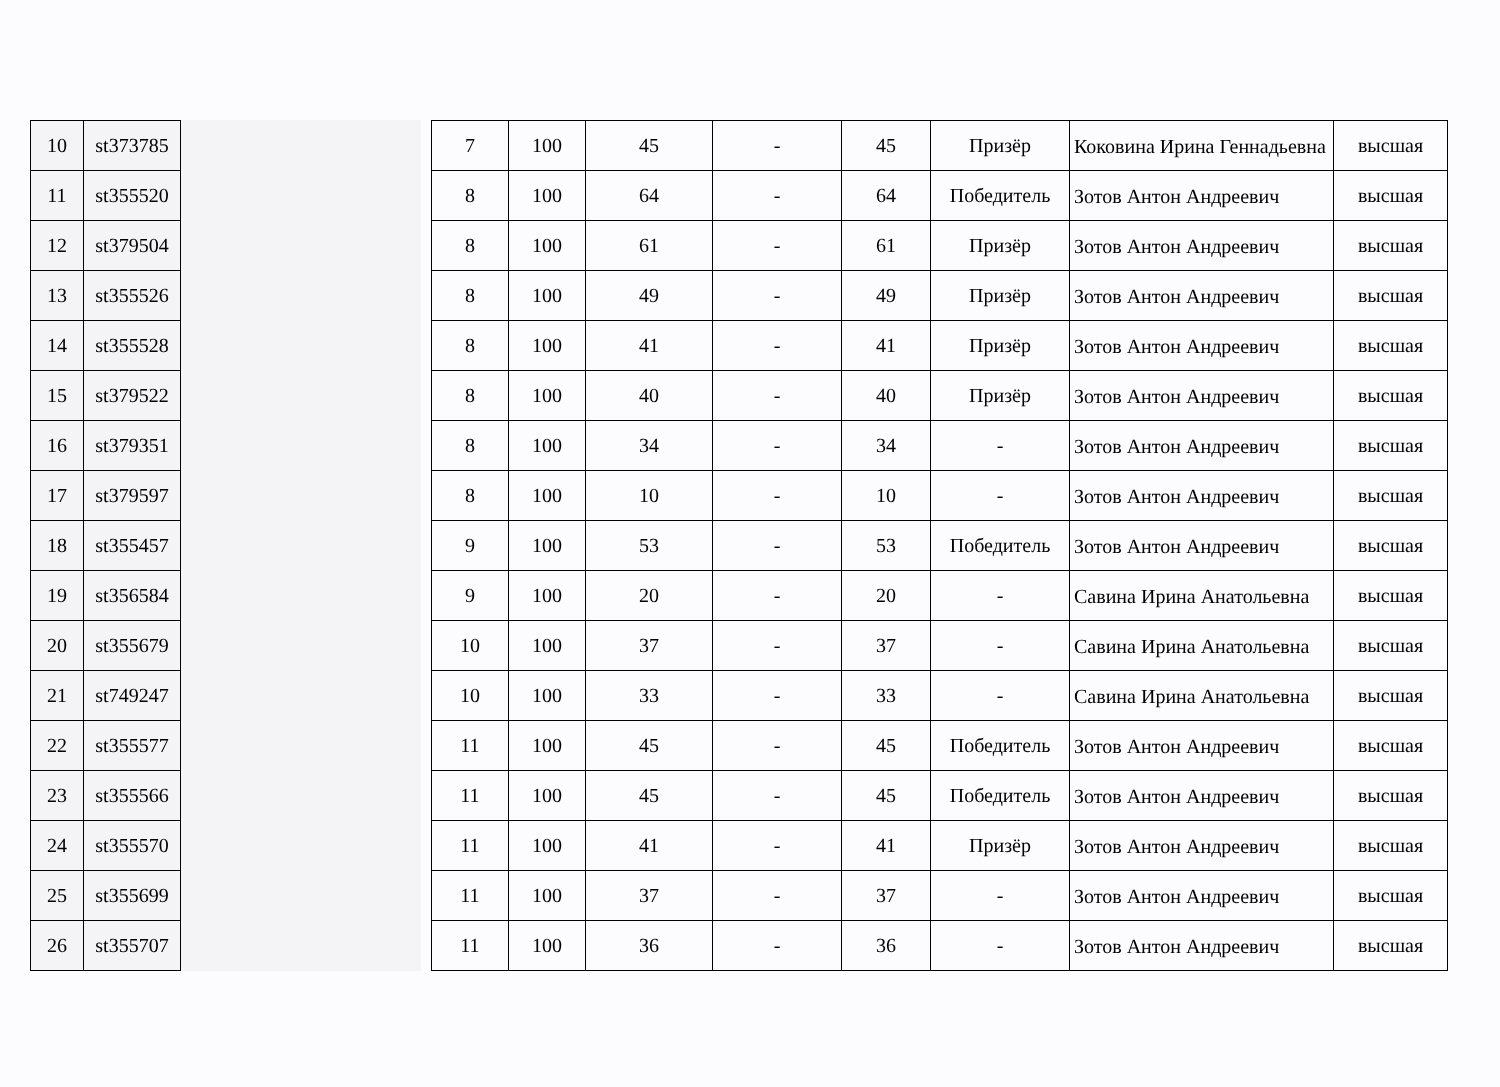| 10 | st373785 |
| 11 | st355520 |
| 12 | st379504 |
| 13 | st355526 |
| 14 | st355528 |
| 15 | st379522 |
| 16 | st379351 |
| 17 | st379597 |
| 18 | st355457 |
| 19 | st356584 |
| 20 | st355679 |
| 21 | st749247 |
| 22 | st355577 |
| 23 | st355566 |
| 24 | st355570 |
| 25 | st355699 |
| 26 | st355707 |
| 7 | 100 | 45 | - | 45 | Призёр | Коковина Ирина Геннадьевна | высшая |
| 8 | 100 | 64 | - | 64 | Победитель | Зотов Антон Андреевич | высшая |
| 8 | 100 | 61 | - | 61 | Призёр | Зотов Антон Андреевич | высшая |
| 8 | 100 | 49 | - | 49 | Призёр | Зотов Антон Андреевич | высшая |
| 8 | 100 | 41 | - | 41 | Призёр | Зотов Антон Андреевич | высшая |
| 8 | 100 | 40 | - | 40 | Призёр | Зотов Антон Андреевич | высшая |
| 8 | 100 | 34 | - | 34 | - | Зотов Антон Андреевич | высшая |
| 8 | 100 | 10 | - | 10 | - | Зотов Антон Андреевич | высшая |
| 9 | 100 | 53 | - | 53 | Победитель | Зотов Антон Андреевич | высшая |
| 9 | 100 | 20 | - | 20 | - | Савина Ирина Анатольевна | высшая |
| 10 | 100 | 37 | - | 37 | - | Савина Ирина Анатольевна | высшая |
| 10 | 100 | 33 | - | 33 | - | Савина Ирина Анатольевна | высшая |
| 11 | 100 | 45 | - | 45 | Победитель | Зотов Антон Андреевич | высшая |
| 11 | 100 | 45 | - | 45 | Победитель | Зотов Антон Андреевич | высшая |
| 11 | 100 | 41 | - | 41 | Призёр | Зотов Антон Андреевич | высшая |
| 11 | 100 | 37 | - | 37 | - | Зотов Антон Андреевич | высшая |
| 11 | 100 | 36 | - | 36 | - | Зотов Антон Андреевич | высшая |